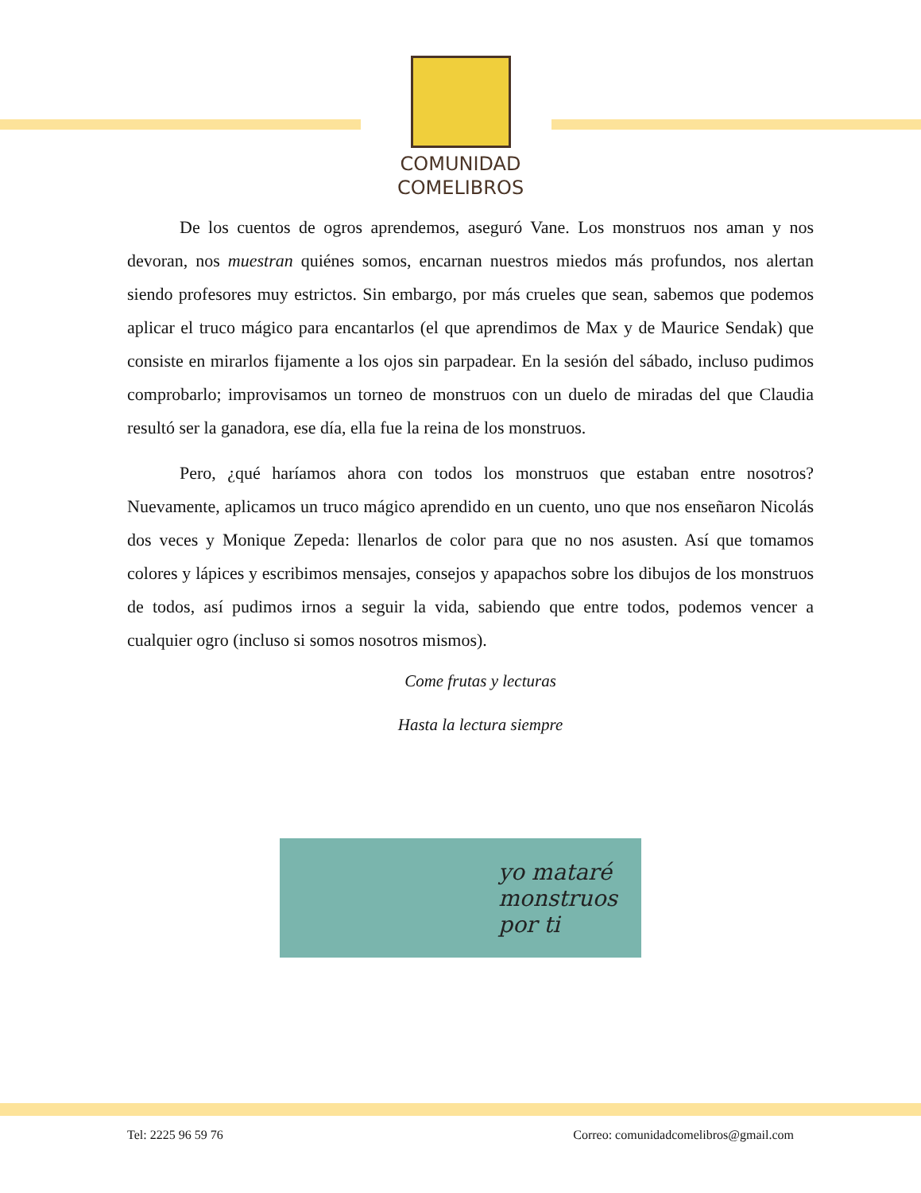COMUNIDAD
COMELIBROS
De los cuentos de ogros aprendemos, aseguró Vane. Los monstruos nos aman y nos devoran, nos muestran quiénes somos, encarnan nuestros miedos más profundos, nos alertan siendo profesores muy estrictos. Sin embargo, por más crueles que sean, sabemos que podemos aplicar el truco mágico para encantarlos (el que aprendimos de Max y de Maurice Sendak) que consiste en mirarlos fijamente a los ojos sin parpadear. En la sesión del sábado, incluso pudimos comprobarlo; improvisamos un torneo de monstruos con un duelo de miradas del que Claudia resultó ser la ganadora, ese día, ella fue la reina de los monstruos.
Pero, ¿qué haríamos ahora con todos los monstruos que estaban entre nosotros? Nuevamente, aplicamos un truco mágico aprendido en un cuento, uno que nos enseñaron Nicolás dos veces y Monique Zepeda: llenarlos de color para que no nos asusten. Así que tomamos colores y lápices y escribimos mensajes, consejos y apapachos sobre los dibujos de los monstruos de todos, así pudimos irnos a seguir la vida, sabiendo que entre todos, podemos vencer a cualquier ogro (incluso si somos nosotros mismos).
Come frutas y lecturas
Hasta la lectura siempre
yo mataré
monstruos
por ti
Tel: 2225 96 59 76 Correo: comunidadcomelibros@gmail.com